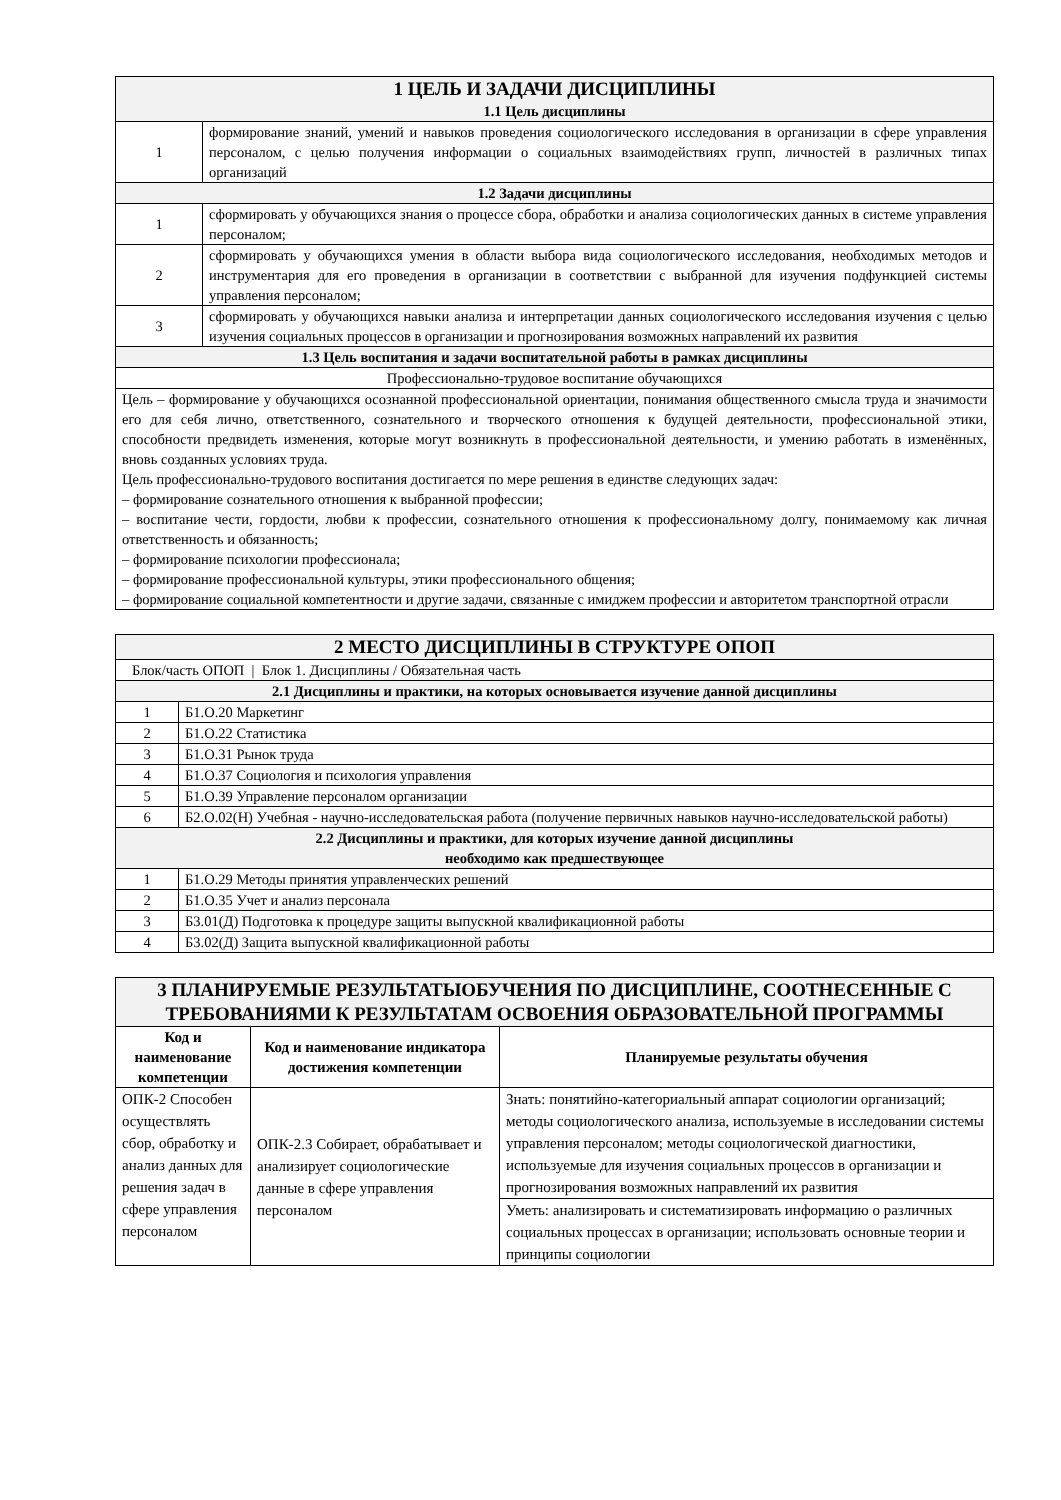| 1 ЦЕЛЬ И ЗАДАЧИ ДИСЦИПЛИНЫ 1.1 Цель дисциплины | |
| 1 | формирование знаний, умений и навыков проведения социологического исследования в организации в сфере управления персоналом, с целью получения информации о социальных взаимодействиях групп, личностей в различных типах организаций |
| 1.2 Задачи дисциплины | |
| 1 | сформировать у обучающихся знания о процессе сбора, обработки и анализа социологических данных в системе управления персоналом; |
| 2 | сформировать у обучающихся умения в области выбора вида социологического исследования, необходимых методов и инструментария для его проведения в организации в соответствии с выбранной для изучения подфункцией системы управления персоналом; |
| 3 | сформировать у обучающихся навыки анализа и интерпретации данных социологического исследования изучения с целью изучения социальных процессов в организации и прогнозирования возможных направлений их развития |
| 1.3 Цель воспитания и задачи воспитательной работы в рамках дисциплины | |
| Профессионально-трудовое воспитание обучающихся | |
| Цель – формирование у обучающихся осознанной профессиональной ориентации, понимания общественного смысла труда и значимости его для себя лично, ответственного, сознательного и творческого отношения к будущей деятельности, профессиональной этики, способности предвидеть изменения, которые могут возникнуть в профессиональной деятельности, и умению работать в изменённых, вновь созданных условиях труда. Цель профессионально-трудового воспитания достигается по мере решения в единстве следующих задач: – формирование сознательного отношения к выбранной профессии; – воспитание чести, гордости, любви к профессии, сознательного отношения к профессиональному долгу, понимаемому как личная ответственность и обязанность; – формирование психологии профессионала; – формирование профессиональной культуры, этики профессионального общения; – формирование социальной компетентности и другие задачи, связанные с имиджем профессии и авторитетом транспортной отрасли | |
| 2 МЕСТО ДИСЦИПЛИНЫ В СТРУКТУРЕ ОПОП | |
| Блок/часть ОПОП / Блок 1. Дисциплины / Обязательная часть | |
| 2.1 Дисциплины и практики, на которых основывается изучение данной дисциплины | |
| 1 | Б1.О.20 Маркетинг |
| 2 | Б1.О.22 Статистика |
| 3 | Б1.О.31 Рынок труда |
| 4 | Б1.О.37 Социология и психология управления |
| 5 | Б1.О.39 Управление персоналом организации |
| 6 | Б2.О.02(Н) Учебная - научно-исследовательская работа (получение первичных навыков научно-исследовательской работы) |
| 2.2 Дисциплины и практики, для которых изучение данной дисциплины необходимо как предшествующее | |
| 1 | Б1.О.29 Методы принятия управленческих решений |
| 2 | Б1.О.35 Учет и анализ персонала |
| 3 | Б3.01(Д) Подготовка к процедуре защиты выпускной квалификационной работы |
| 4 | Б3.02(Д) Защита выпускной квалификационной работы |
| 3 ПЛАНИРУЕМЫЕ РЕЗУЛЬТАТЫОБУЧЕНИЯ ПО ДИСЦИПЛИНЕ, СООТНЕСЕННЫЕ С ТРЕБОВАНИЯМИ К РЕЗУЛЬТАТАМ ОСВОЕНИЯ ОБРАЗОВАТЕЛЬНОЙ ПРОГРАММЫ | | |
| Код и наименование компетенции | Код и наименование индикатора достижения компетенции | Планируемые результаты обучения |
| ОПК-2 Способен осуществлять сбор, обработку и анализ данных для решения задач в сфере управления персоналом | ОПК-2.3 Собирает, обрабатывает и анализирует социологические данные в сфере управления персоналом | Знать: понятийно-категориальный аппарат социологии организаций; методы социологического анализа, используемые в исследовании системы управления персоналом; методы социологической диагностики, используемые для изучения социальных процессов в организации и прогнозирования возможных направлений их развития |
| | | Уметь: анализировать и систематизировать информацию о различных социальных процессах в организации; использовать основные теории и принципы социологии |